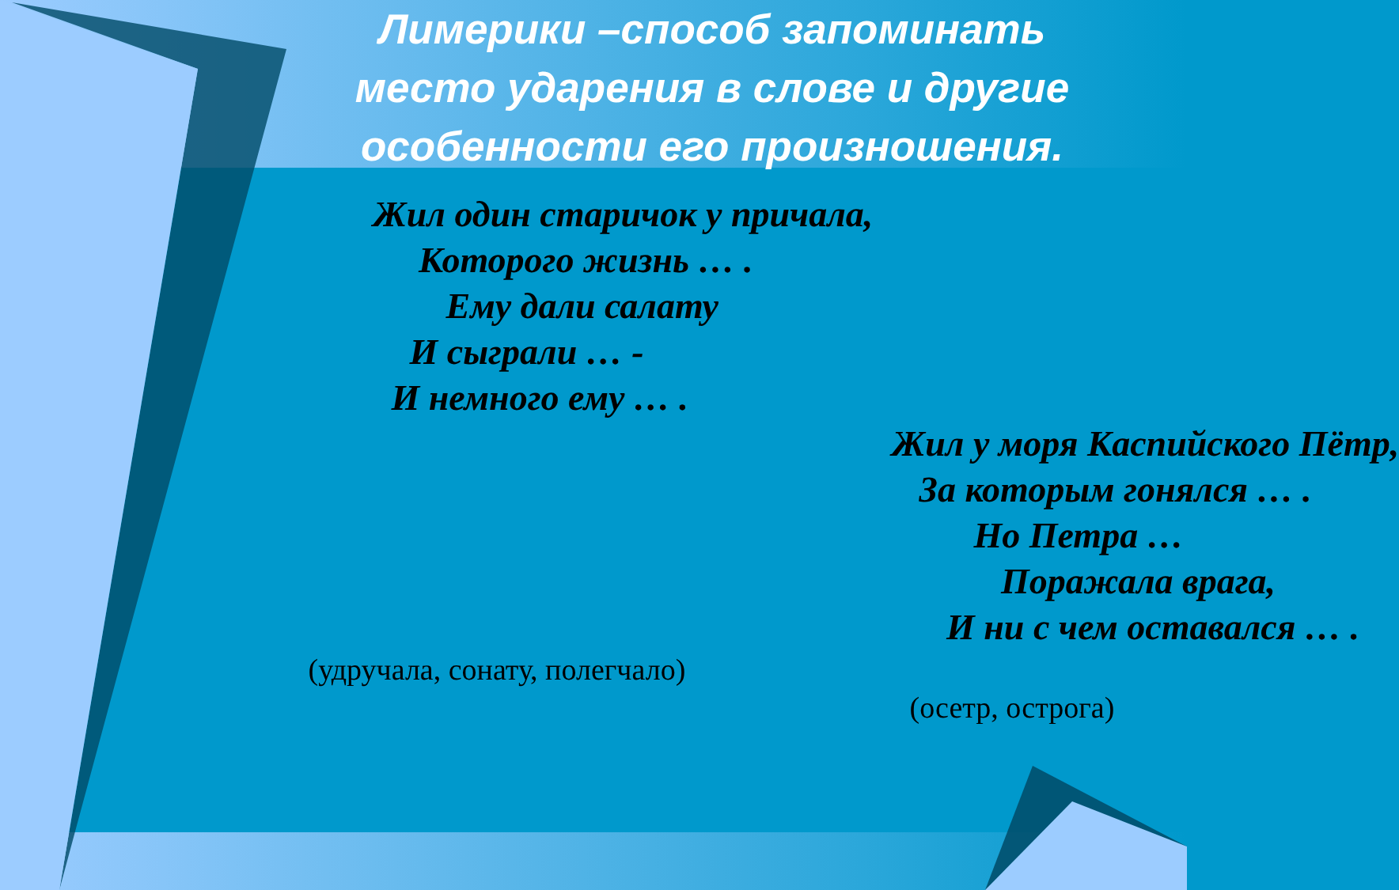Лимерики –способ запоминать место ударения в слове и другие особенности его произношения.
Жил один старичок у причала,
Которого жизнь … .
Ему дали салату
И сыграли … -
И немного ему … .
Жил у моря Каспийского Пётр,
За которым гонялся … .
Но Петра …
Поражала врага,
И ни с чем оставался … .
(удручала, сонату, полегчало)
(осетр, острога)